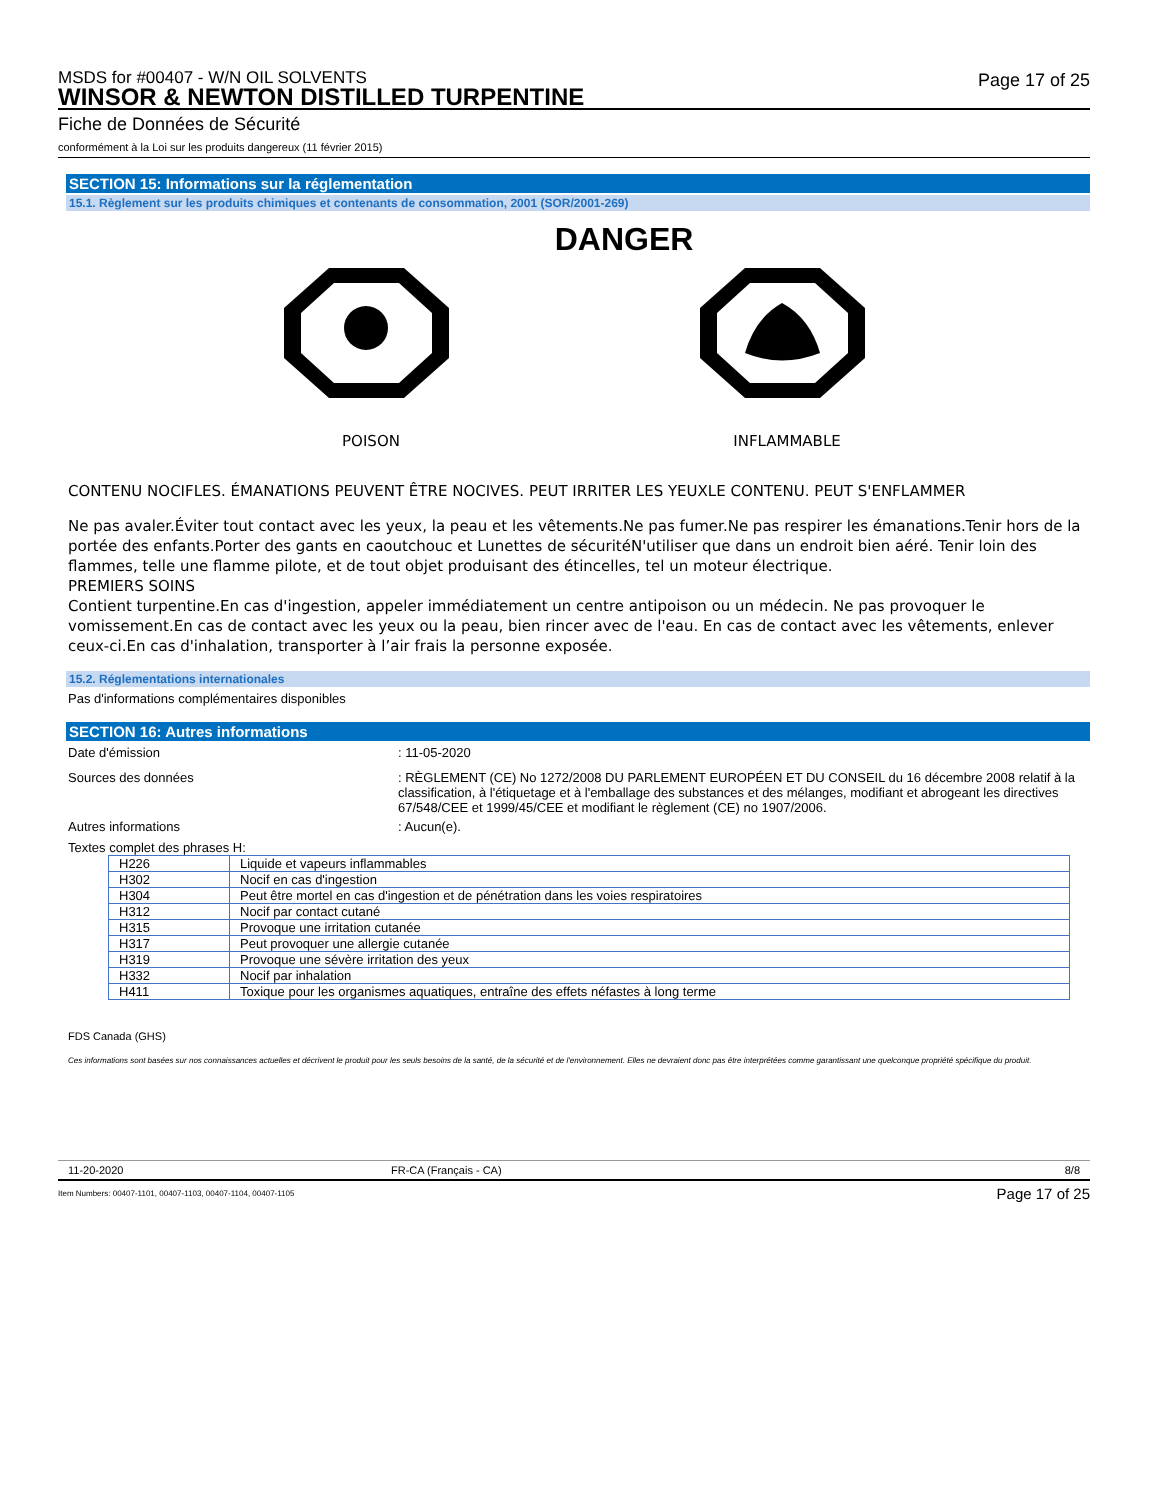MSDS for #00407 - W/N OIL SOLVENTS
WINSOR & NEWTON DISTILLED TURPENTINE
Page 17 of 25
Fiche de Données de Sécurité
conformément à la Loi sur les produits dangereux (11 février 2015)
SECTION 15: Informations sur la réglementation
15.1. Règlement sur les produits chimiques et contenants de consommation, 2001 (SOR/2001-269)
DANGER
POISON INFLAMMABLE
CONTENU NOCIFLES. ÉMANATIONS PEUVENT ÊTRE NOCIVES. PEUT IRRITER LES YEUXLE CONTENU. PEUT S'ENFLAMMER
Ne pas avaler.Éviter tout contact avec les yeux, la peau et les vêtements.Ne pas fumer.Ne pas respirer les émanations.Tenir hors de la portée des enfants.Porter des gants en caoutchouc et Lunettes de sécuritéN'utiliser que dans un endroit bien aéré. Tenir loin des flammes, telle une flamme pilote, et de tout objet produisant des étincelles, tel un moteur électrique.
PREMIERS SOINS
Contient turpentine.En cas d'ingestion, appeler immédiatement un centre antipoison ou un médecin. Ne pas provoquer le vomissement.En cas de contact avec les yeux ou la peau, bien rincer avec de l'eau. En cas de contact avec les vêtements, enlever ceux-ci.En cas d'inhalation, transporter à l’air frais la personne exposée.
15.2. Réglementations internationales
Pas d'informations complémentaires disponibles
SECTION 16: Autres informations
Date d'émission : 11-05-2020
Sources des données : RÈGLEMENT (CE) No 1272/2008 DU PARLEMENT EUROPÉEN ET DU CONSEIL du 16 décembre 2008 relatif à la classification, à l'étiquetage et à l'emballage des substances et des mélanges, modifiant et abrogeant les directives 67/548/CEE et 1999/45/CEE et modifiant le règlement (CE) no 1907/2006.
Autres informations : Aucun(e).
Textes complet des phrases H:
| H226 | Liquide et vapeurs inflammables |
| H302 | Nocif en cas d'ingestion |
| H304 | Peut être mortel en cas d'ingestion et de pénétration dans les voies respiratoires |
| H312 | Nocif par contact cutané |
| H315 | Provoque une irritation cutanée |
| H317 | Peut provoquer une allergie cutanée |
| H319 | Provoque une sévère irritation des yeux |
| H332 | Nocif par inhalation |
| H411 | Toxique pour les organismes aquatiques, entraîne des effets néfastes à long terme |
FDS Canada (GHS)
Ces informations sont basées sur nos connaissances actuelles et décrivent le produit pour les seuls besoins de la santé, de la sécurité et de l'environnement. Elles ne devraient donc pas être interprétées comme garantissant une quelconque propriété spécifique du produit.
11-20-2020 FR-CA (Français - CA) 8/8
Item Numbers: 00407-1101, 00407-1103, 00407-1104, 00407-1105 Page 17 of 25